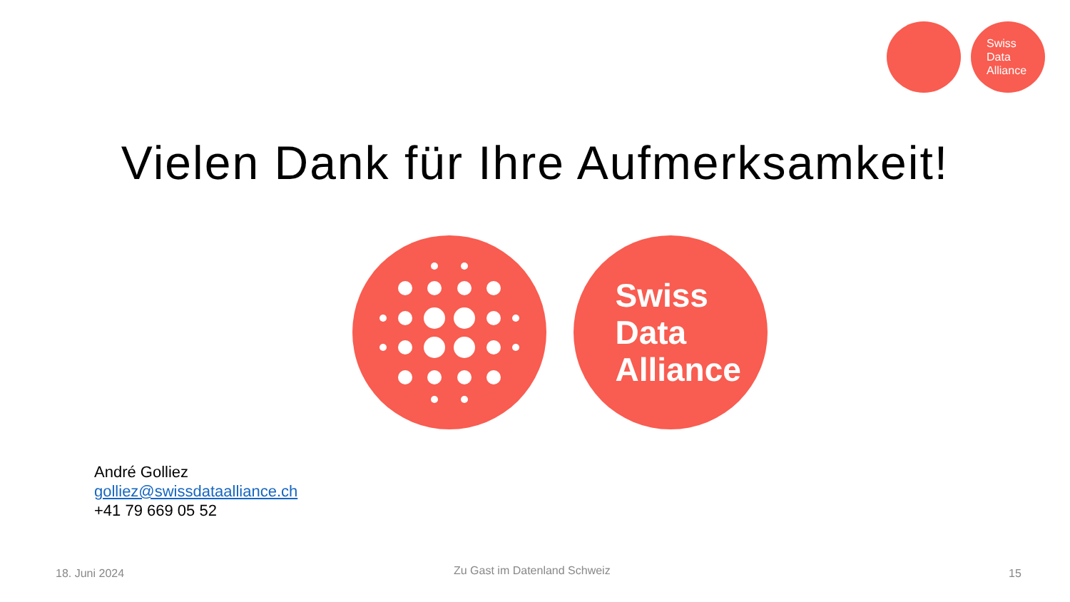Swiss
Data
Alliance
Vielen Dank für Ihre Aufmerksamkeit!
Swiss
Data
Alliance
André Golliez
golliez@swissdataalliance.ch
+41 79 669 05 52
18. Juni 2024 Zu Gast im Datenland Schweiz 15